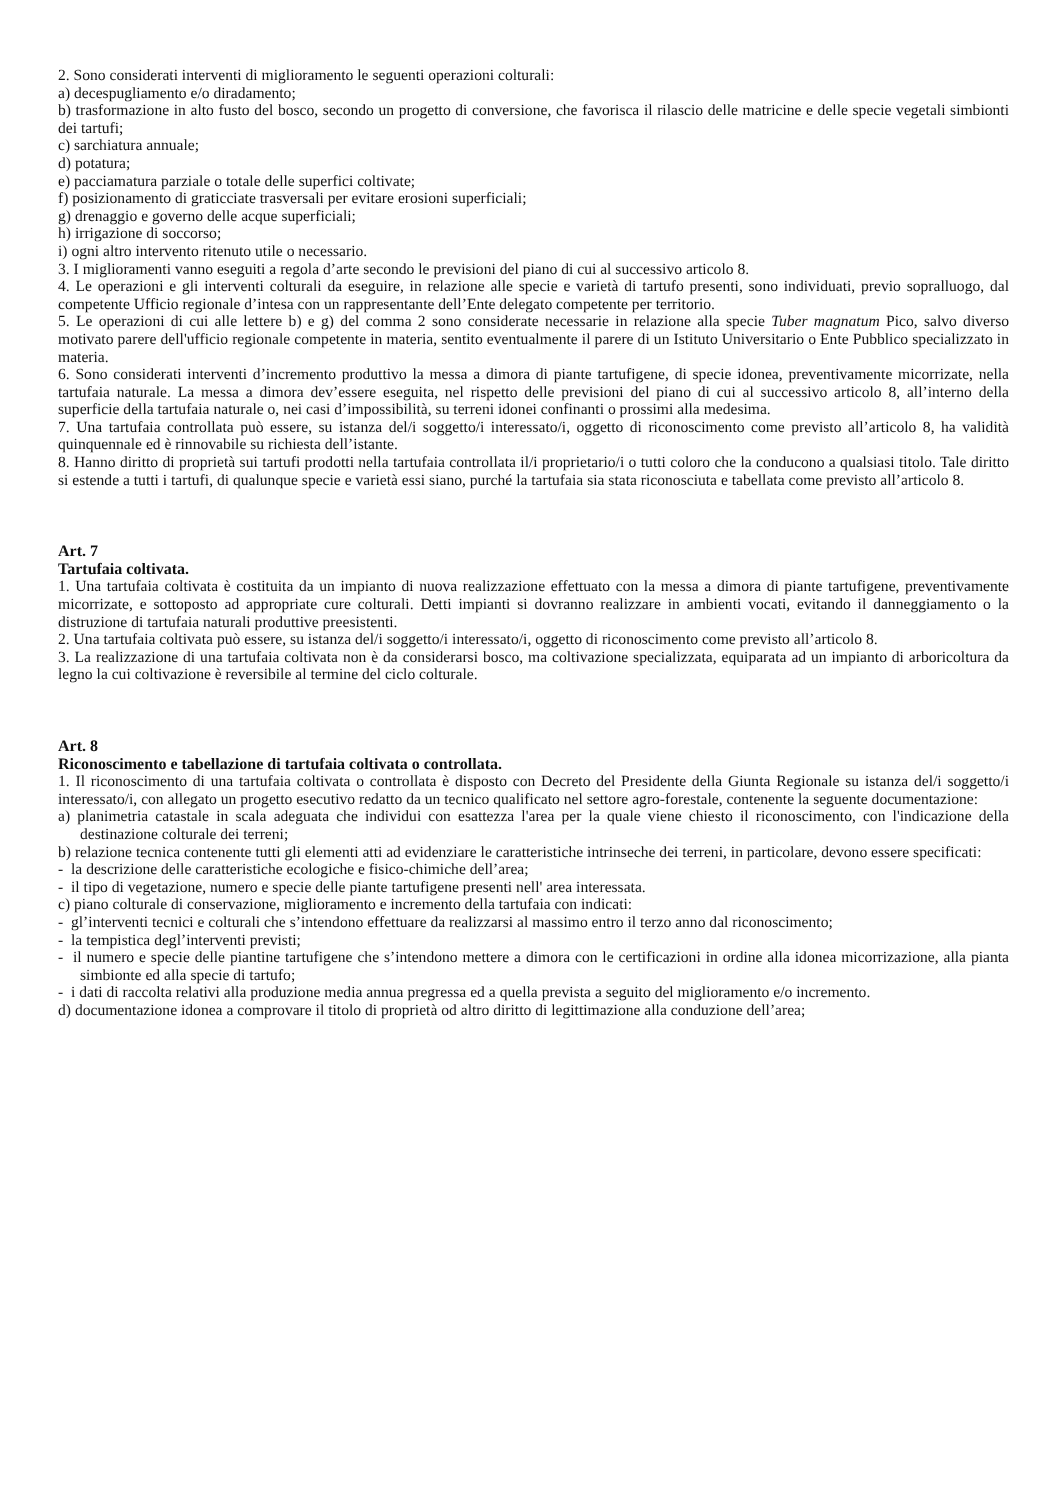2. Sono considerati interventi di miglioramento le seguenti operazioni colturali:
a) decespugliamento e/o diradamento;
b) trasformazione in alto fusto del bosco, secondo un progetto di conversione, che favorisca il rilascio delle matricine e delle specie vegetali simbionti dei tartufi;
c) sarchiatura annuale;
d) potatura;
e) pacciamatura parziale o totale delle superfici coltivate;
f) posizionamento di graticciate trasversali per evitare erosioni superficiali;
g) drenaggio e governo delle acque superficiali;
h) irrigazione di soccorso;
i) ogni altro intervento ritenuto utile o necessario.
3. I miglioramenti vanno eseguiti a regola d’arte secondo le previsioni del piano di cui al successivo articolo 8.
4. Le operazioni e gli interventi colturali da eseguire, in relazione alle specie e varietà di tartufo presenti, sono individuati, previo sopralluogo, dal competente Ufficio regionale d’intesa con un rappresentante dell’Ente delegato competente per territorio.
5. Le operazioni di cui alle lettere b) e g) del comma 2 sono considerate necessarie in relazione alla specie Tuber magnatum Pico, salvo diverso motivato parere dell'ufficio regionale competente in materia, sentito eventualmente il parere di un Istituto Universitario o Ente Pubblico specializzato in materia.
6. Sono considerati interventi d’incremento produttivo la messa a dimora di piante tartufigene, di specie idonea, preventivamente micorrizate, nella tartufaia naturale. La messa a dimora dev’essere eseguita, nel rispetto delle previsioni del piano di cui al successivo articolo 8, all’interno della superficie della tartufaia naturale o, nei casi d’impossibilità, su terreni idonei confinanti o prossimi alla medesima.
7. Una tartufaia controllata può essere, su istanza del/i soggetto/i interessato/i, oggetto di riconoscimento come previsto all’articolo 8, ha validità quinquennale ed è rinnovabile su richiesta dell’istante.
8. Hanno diritto di proprietà sui tartufi prodotti nella tartufaia controllata il/i proprietario/i o tutti coloro che la conducono a qualsiasi titolo. Tale diritto si estende a tutti i tartufi, di qualunque specie e varietà essi siano, purché la tartufaia sia stata riconosciuta e tabellata come previsto all’articolo 8.
Art. 7
Tartufaia coltivata.
1. Una tartufaia coltivata è costituita da un impianto di nuova realizzazione effettuato con la messa a dimora di piante tartufigene, preventivamente micorrizate, e sottoposto ad appropriate cure colturali. Detti impianti si dovranno realizzare in ambienti vocati, evitando il danneggiamento o la distruzione di tartufaia naturali produttive preesistenti.
2. Una tartufaia coltivata può essere, su istanza del/i soggetto/i interessato/i, oggetto di riconoscimento come previsto all’articolo 8.
3. La realizzazione di una tartufaia coltivata non è da considerarsi bosco, ma coltivazione specializzata, equiparata ad un impianto di arboricoltura da legno la cui coltivazione è reversibile al termine del ciclo colturale.
Art. 8
Riconoscimento e tabellazione di tartufaia coltivata o controllata.
1. Il riconoscimento di una tartufaia coltivata o controllata è disposto con Decreto del Presidente della Giunta Regionale su istanza del/i soggetto/i interessato/i, con allegato un progetto esecutivo redatto da un tecnico qualificato nel settore agro-forestale, contenente la seguente documentazione:
a) planimetria catastale in scala adeguata che individui con esattezza l'area per la quale viene chiesto il riconoscimento, con l'indicazione della destinazione colturale dei terreni;
b) relazione tecnica contenente tutti gli elementi atti ad evidenziare le caratteristiche intrinseche dei terreni, in particolare, devono essere specificati:
- la descrizione delle caratteristiche ecologiche e fisico-chimiche dell’area;
- il tipo di vegetazione, numero e specie delle piante tartufigene presenti nell' area interessata.
c) piano colturale di conservazione, miglioramento e incremento della tartufaia con indicati:
- gl’interventi tecnici e colturali che s’intendono effettuare da realizzarsi al massimo entro il terzo anno dal riconoscimento;
- la tempistica degl’interventi previsti;
- il numero e specie delle piantine tartufigene che s’intendono mettere a dimora con le certificazioni in ordine alla idonea micorrizazione, alla pianta simbionte ed alla specie di tartufo;
- i dati di raccolta relativi alla produzione media annua pregressa ed a quella prevista a seguito del miglioramento e/o incremento.
d) documentazione idonea a comprovare il titolo di proprietà od altro diritto di legittimazione alla conduzione dell’area;